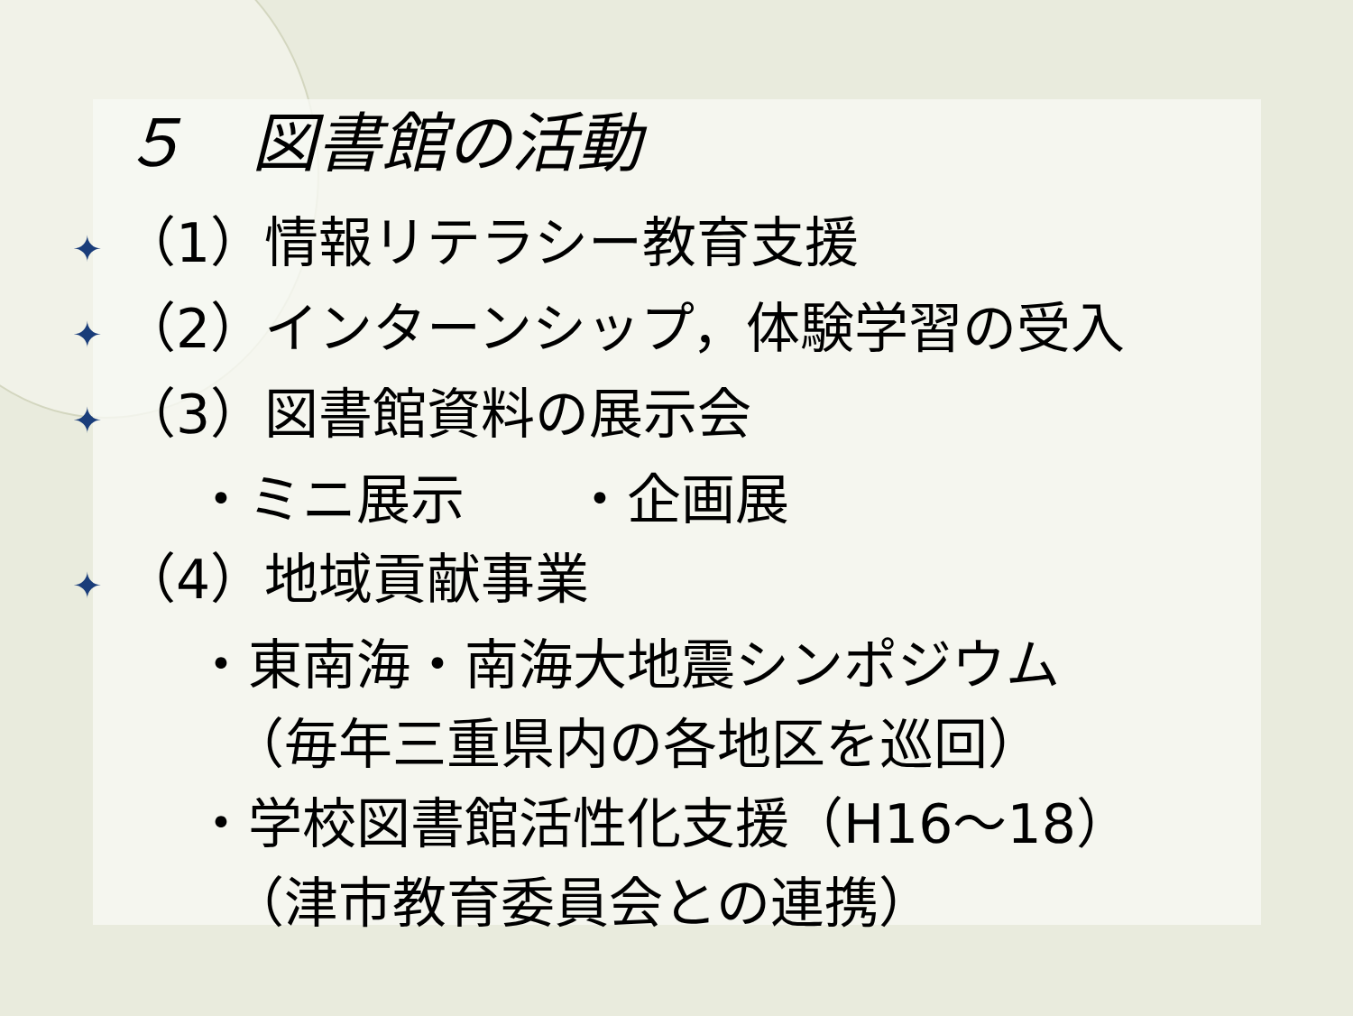５　図書館の活動
✦ （1）情報リテラシー教育支援
✦ （2）インターンシップ，体験学習の受入
✦ （3）図書館資料の展示会
・ミニ展示　　・企画展
✦ （4）地域貢献事業
・東南海・南海大地震シンポジウム
（毎年三重県内の各地区を巡回）
・学校図書館活性化支援（H16～18）
（津市教育委員会との連携）